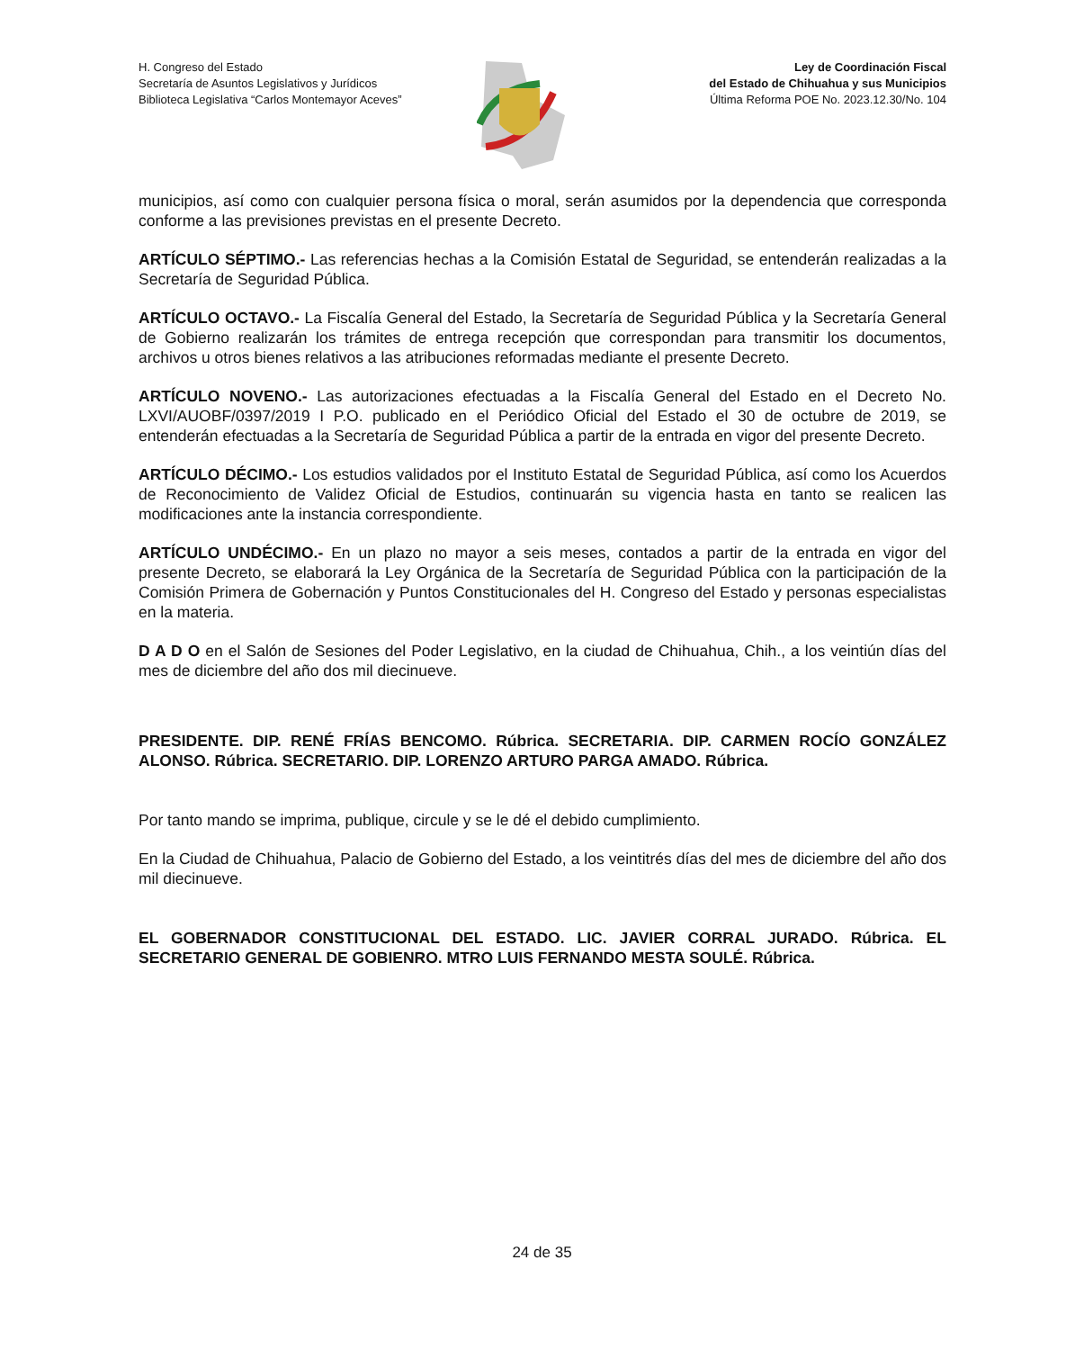H. Congreso del Estado
Secretaría de Asuntos Legislativos y Jurídicos
Biblioteca Legislativa “Carlos Montemayor Aceves”
Ley de Coordinación Fiscal
del Estado de Chihuahua y sus Municipios
Última Reforma POE No. 2023.12.30/No. 104
municipios, así como con cualquier persona física o moral, serán asumidos por la dependencia que corresponda conforme a las previsiones previstas en el presente Decreto.
ARTÍCULO SÉPTIMO.- Las referencias hechas a la Comisión Estatal de Seguridad, se entenderán realizadas a la Secretaría de Seguridad Pública.
ARTÍCULO OCTAVO.- La Fiscalía General del Estado, la Secretaría de Seguridad Pública y la Secretaría General de Gobierno realizarán los trámites de entrega recepción que correspondan para transmitir los documentos, archivos u otros bienes relativos a las atribuciones reformadas mediante el presente Decreto.
ARTÍCULO NOVENO.- Las autorizaciones efectuadas a la Fiscalía General del Estado en el Decreto No. LXVI/AUOBF/0397/2019 I P.O. publicado en el Periódico Oficial del Estado el 30 de octubre de 2019, se entenderán efectuadas a la Secretaría de Seguridad Pública a partir de la entrada en vigor del presente Decreto.
ARTÍCULO DÉCIMO.- Los estudios validados por el Instituto Estatal de Seguridad Pública, así como los Acuerdos de Reconocimiento de Validez Oficial de Estudios, continuarán su vigencia hasta en tanto se realicen las modificaciones ante la instancia correspondiente.
ARTÍCULO UNDÉCIMO.- En un plazo no mayor a seis meses, contados a partir de la entrada en vigor del presente Decreto, se elaborará la Ley Orgánica de la Secretaría de Seguridad Pública con la participación de la Comisión Primera de Gobernación y Puntos Constitucionales del H. Congreso del Estado y personas especialistas en la materia.
D A D O en el Salón de Sesiones del Poder Legislativo, en la ciudad de Chihuahua, Chih., a los veintiún días del mes de diciembre del año dos mil diecinueve.
PRESIDENTE. DIP. RENÉ FRÍAS BENCOMO. Rúbrica. SECRETARIA. DIP. CARMEN ROCÍO GONZÁLEZ ALONSO. Rúbrica. SECRETARIO. DIP. LORENZO ARTURO PARGA AMADO. Rúbrica.
Por tanto mando se imprima, publique, circule y se le dé el debido cumplimiento.
En la Ciudad de Chihuahua, Palacio de Gobierno del Estado, a los veintitrés días del mes de diciembre del año dos mil diecinueve.
EL GOBERNADOR CONSTITUCIONAL DEL ESTADO. LIC. JAVIER CORRAL JURADO. Rúbrica. EL SECRETARIO GENERAL DE GOBIENRO. MTRO LUIS FERNANDO MESTA SOULÉ. Rúbrica.
24 de 35